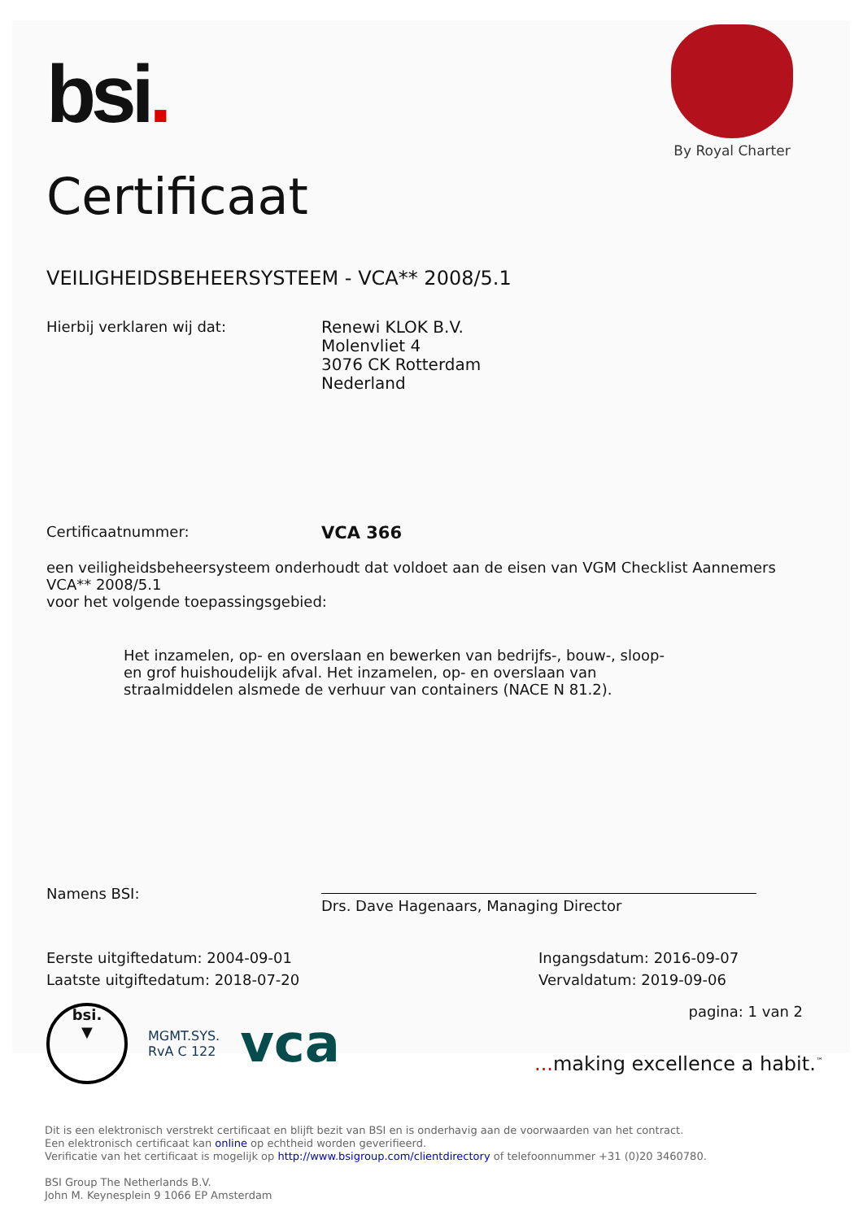bsi.
By Royal Charter
Certificaat
VEILIGHEIDSBEHEERSYSTEEM - VCA** 2008/5.1
Hierbij verklaren wij dat:
Renewi KLOK B.V.
Molenvliet 4
3076 CK Rotterdam
Nederland
Certificaatnummer:
VCA 366
een veiligheidsbeheersysteem onderhoudt dat voldoet aan de eisen van VGM Checklist Aannemers VCA** 2008/5.1
voor het volgende toepassingsgebied:
Het inzamelen, op- en overslaan en bewerken van bedrijfs-, bouw-, sloop- en grof huishoudelijk afval. Het inzamelen, op- en overslaan van straalmiddelen alsmede de verhuur van containers (NACE N 81.2).
Namens BSI:
Drs. Dave Hagenaars, Managing Director
Eerste uitgiftedatum: 2004-09-01
Laatste uitgiftedatum: 2018-07-20
Ingangsdatum: 2016-09-07
Vervaldatum: 2019-09-06
bsi.
▼
MGMT.SYS.
RvA C 122
vca
pagina: 1 van 2
... making excellence a habit.<sup>™</sup>
Dit is een elektronisch verstrekt certificaat en blijft bezit van BSI en is onderhavig aan de voorwaarden van het contract.
Een elektronisch certificaat kan online op echtheid worden geverifieerd.
Verificatie van het certificaat is mogelijk op http://www.bsigroup.com/clientdirectory of telefoonnummer +31 (0)20 3460780.
BSI Group The Netherlands B.V.
John M. Keynesplein 9 1066 EP Amsterdam